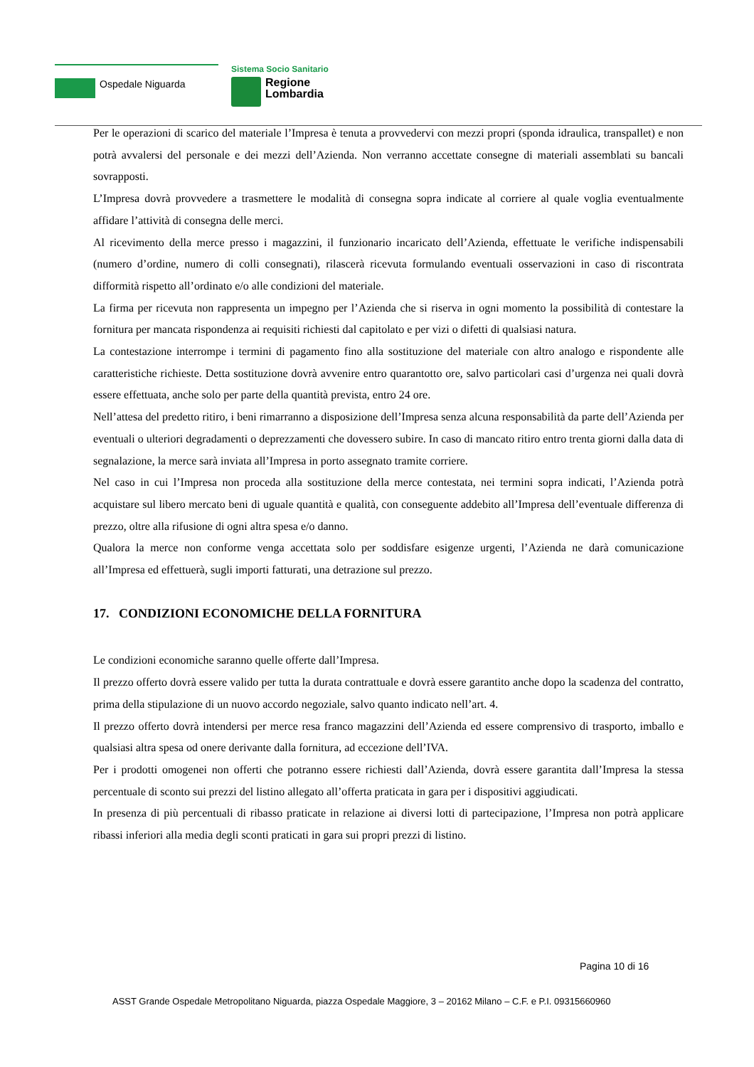Ospedale Niguarda
Sistema Socio Sanitario
Regione
Lombardia
Per le operazioni di scarico del materiale l’Impresa è tenuta a provvedervi con mezzi propri (sponda idraulica, transpallet) e non potrà avvalersi del personale e dei mezzi dell’Azienda. Non verranno accettate consegne di materiali assemblati su bancali sovrapposti.
L’Impresa dovrà provvedere a trasmettere le modalità di consegna sopra indicate al corriere al quale voglia eventualmente affidare l’attività di consegna delle merci.
Al ricevimento della merce presso i magazzini, il funzionario incaricato dell’Azienda, effettuate le verifiche indispensabili (numero d’ordine, numero di colli consegnati), rilascerà ricevuta formulando eventuali osservazioni in caso di riscontrata difformità rispetto all’ordinato e/o alle condizioni del materiale.
La firma per ricevuta non rappresenta un impegno per l’Azienda che si riserva in ogni momento la possibilità di contestare la fornitura per mancata rispondenza ai requisiti richiesti dal capitolato e per vizi o difetti di qualsiasi natura.
La contestazione interrompe i termini di pagamento fino alla sostituzione del materiale con altro analogo e rispondente alle caratteristiche richieste. Detta sostituzione dovrà avvenire entro quarantotto ore, salvo particolari casi d’urgenza nei quali dovrà essere effettuata, anche solo per parte della quantità prevista, entro 24 ore.
Nell’attesa del predetto ritiro, i beni rimarranno a disposizione dell’Impresa senza alcuna responsabilità da parte dell’Azienda per eventuali o ulteriori degradamenti o deprezzamenti che dovessero subire. In caso di mancato ritiro entro trenta giorni dalla data di segnalazione, la merce sarà inviata all’Impresa in porto assegnato tramite corriere.
Nel caso in cui l’Impresa non proceda alla sostituzione della merce contestata, nei termini sopra indicati, l’Azienda potrà acquistare sul libero mercato beni di uguale quantità e qualità, con conseguente addebito all’Impresa dell’eventuale differenza di prezzo, oltre alla rifusione di ogni altra spesa e/o danno.
Qualora la merce non conforme venga accettata solo per soddisfare esigenze urgenti, l’Azienda ne darà comunicazione all’Impresa ed effettuerà, sugli importi fatturati, una detrazione sul prezzo.
17. CONDIZIONI ECONOMICHE DELLA FORNITURA
Le condizioni economiche saranno quelle offerte dall’Impresa.
Il prezzo offerto dovrà essere valido per tutta la durata contrattuale e dovrà essere garantito anche dopo la scadenza del contratto, prima della stipulazione di un nuovo accordo negoziale, salvo quanto indicato nell’art. 4.
Il prezzo offerto dovrà intendersi per merce resa franco magazzini dell’Azienda ed essere comprensivo di trasporto, imballo e qualsiasi altra spesa od onere derivante dalla fornitura, ad eccezione dell’IVA.
Per i prodotti omogenei non offerti che potranno essere richiesti dall’Azienda, dovrà essere garantita dall’Impresa la stessa percentuale di sconto sui prezzi del listino allegato all’offerta praticata in gara per i dispositivi aggiudicati.
In presenza di più percentuali di ribasso praticate in relazione ai diversi lotti di partecipazione, l’Impresa non potrà applicare ribassi inferiori alla media degli sconti praticati in gara sui propri prezzi di listino.
Pagina 10 di 16
ASST Grande Ospedale Metropolitano Niguarda, piazza Ospedale Maggiore, 3 – 20162 Milano – C.F. e P.I. 09315660960